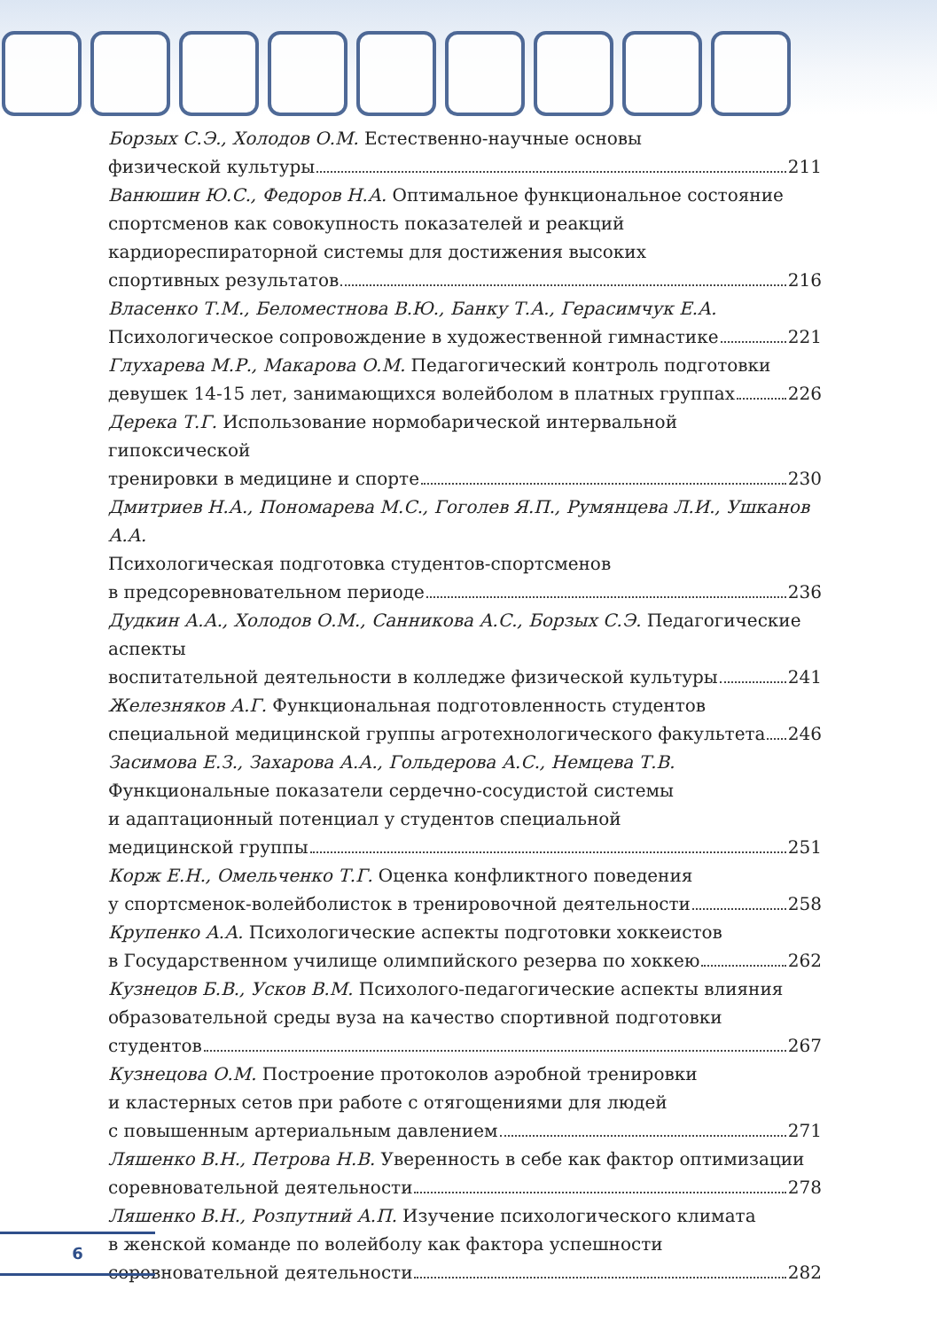Борзых С.Э., Холодов О.М. Естественно-научные основы
физической культуры 211
Ванюшин Ю.С., Федоров Н.А. Оптимальное функциональное состояние
спортсменов как совокупность показателей и реакций
кардиореспираторной системы для достижения высоких
спортивных результатов 216
Власенко Т.М., Беломестнова В.Ю., Банку Т.А., Герасимчук Е.А.
Психологическое сопровождение в художественной гимнастике 221
Глухарева М.Р., Макарова О.М. Педагогический контроль подготовки
девушек 14-15 лет, занимающихся волейболом в платных группах 226
Дерека Т.Г. Использование нормобарической интервальной гипоксической
тренировки в медицине и спорте 230
Дмитриев Н.А., Пономарева М.С., Гоголев Я.П., Румянцева Л.И., Ушканов А.А.
Психологическая подготовка студентов-спортсменов
в предсоревновательном периоде 236
Дудкин А.А., Холодов О.М., Санникова А.С., Борзых С.Э. Педагогические аспекты
воспитательной деятельности в колледже физической культуры 241
Железняков А.Г. Функциональная подготовленность студентов
специальной медицинской группы агротехнологического факультета 246
Засимова Е.З., Захарова А.А., Гольдерова А.С., Немцева Т.В.
Функциональные показатели сердечно-сосудистой системы
и адаптационный потенциал у студентов специальной
медицинской группы 251
Корж Е.Н., Омельченко Т.Г. Оценка конфликтного поведения
у спортсменок-волейболисток в тренировочной деятельности 258
Крупенко А.А. Психологические аспекты подготовки хоккеистов
в Государственном училище олимпийского резерва по хоккею 262
Кузнецов Б.В., Усков В.М. Психолого-педагогические аспекты влияния
образовательной среды вуза на качество спортивной подготовки
студентов 267
Кузнецова О.М. Построение протоколов аэробной тренировки
и кластерных сетов при работе с отягощениями для людей
с повышенным артериальным давлением 271
Ляшенко В.Н., Петрова Н.В. Уверенность в себе как фактор оптимизации
соревновательной деятельности 278
Ляшенко В.Н., Розпутний А.П. Изучение психологического климата
в женской команде по волейболу как фактора успешности
соревновательной деятельности 282
6